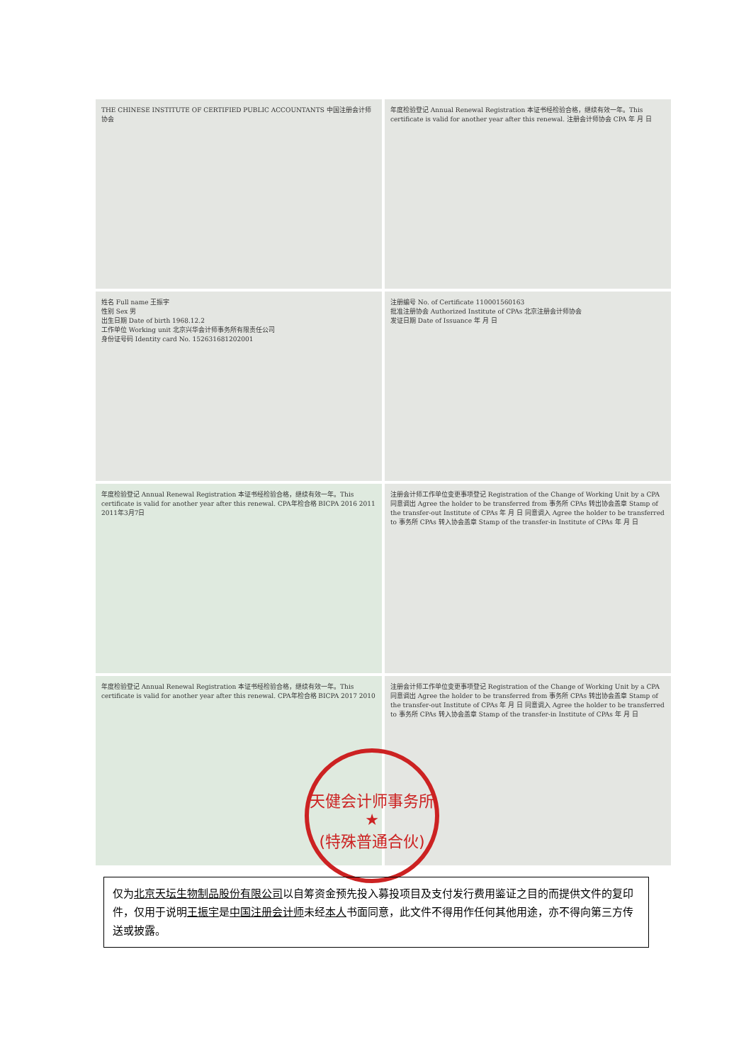THE CHINESE INSTITUTE OF CERTIFIED PUBLIC ACCOUNTANTS 中国注册会计师协会
年度检验登记 Annual Renewal Registration 本证书经检验合格，继续有效一年。This certificate is valid for another year after this renewal. 注册会计师协会 CPA 年 月 日
姓名 Full name 王振宇
性别 Sex 男
出生日期 Date of birth 1968.12.2
工作单位 Working unit 北京兴华会计师事务所有限责任公司
身份证号码 Identity card No. 152631681202001
注册编号 No. of Certificate 110001560163
批准注册协会 Authorized Institute of CPAs 北京注册会计师协会
发证日期 Date of Issuance 年 月 日
年度检验登记 Annual Renewal Registration 本证书经检验合格，继续有效一年。This certificate is valid for another year after this renewal. CPA年检合格 BICPA 2016 2011 2011年3月7日
注册会计师工作单位变更事项登记 Registration of the Change of Working Unit by a CPA 同意调出 Agree the holder to be transferred from 事务所 CPAs 转出协会盖章 Stamp of the transfer-out Institute of CPAs 年 月 日 同意调入 Agree the holder to be transferred to 事务所 CPAs 转入协会盖章 Stamp of the transfer-in Institute of CPAs 年 月 日
年度检验登记 Annual Renewal Registration 本证书经检验合格，继续有效一年。This certificate is valid for another year after this renewal. CPA年检合格 BICPA 2017 2010
注册会计师工作单位变更事项登记 Registration of the Change of Working Unit by a CPA 同意调出 Agree the holder to be transferred from 事务所 CPAs 转出协会盖章 Stamp of the transfer-out Institute of CPAs 年 月 日 同意调入 Agree the holder to be transferred to 事务所 CPAs 转入协会盖章 Stamp of the transfer-in Institute of CPAs 年 月 日
天健会计师事务所
★
(特殊普通合伙)
仅为北京天坛生物制品股份有限公司以自筹资金预先投入募投项目及支付发行费用鉴证之目的而提供文件的复印件，仅用于说明王振宇是中国注册会计师未经本人书面同意，此文件不得用作任何其他用途，亦不得向第三方传送或披露。